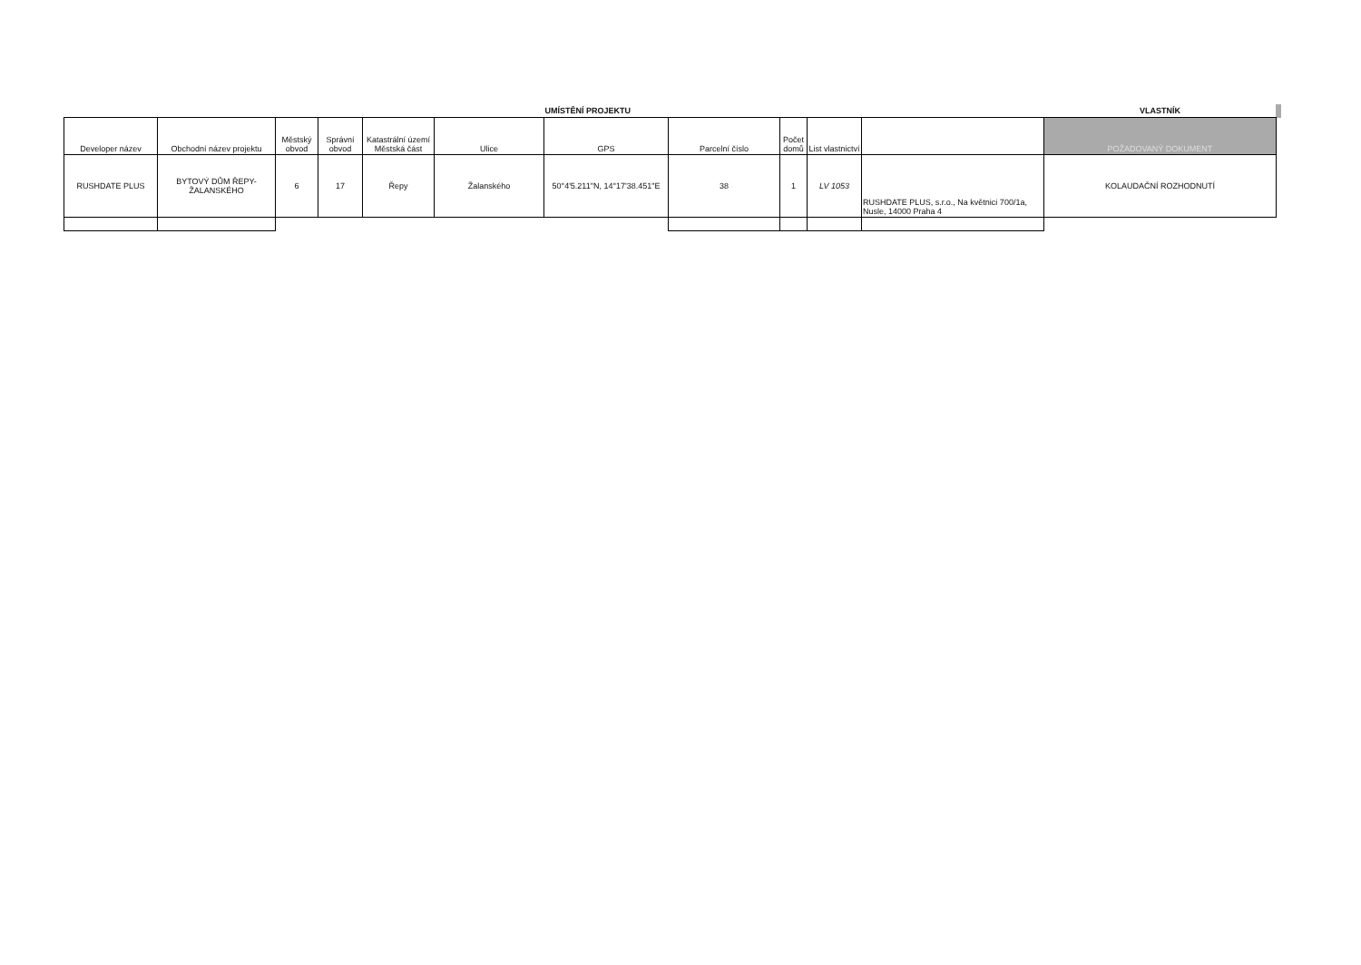| | | | | | | UMÍSTĚNÍ PROJEKTU | | | | | VLASTNÍK | |
| Developer název | Obchodní název projektu | Městský obvod | Správní obvod | Katastrální území Městská část | Ulice | GPS | Parcelní číslo | Počet domů | List vlastnictví | | POŽADOVANÝ DOKUMENT | |
| RUSHDATE PLUS | BYTOVÝ DŮM ŘEPY-ŽALANSKÉHO | 6 | 17 | Řepy | Žalanského | 50°4'5.211"N, 14°17'38.451"E | 38 | 1 | LV 1053 | RUSHDATE PLUS, s.r.o., Na květnici 700/1a, Nusle, 14000 Praha 4 | KOLAUDAČNÍ ROZHODNUTÍ | |